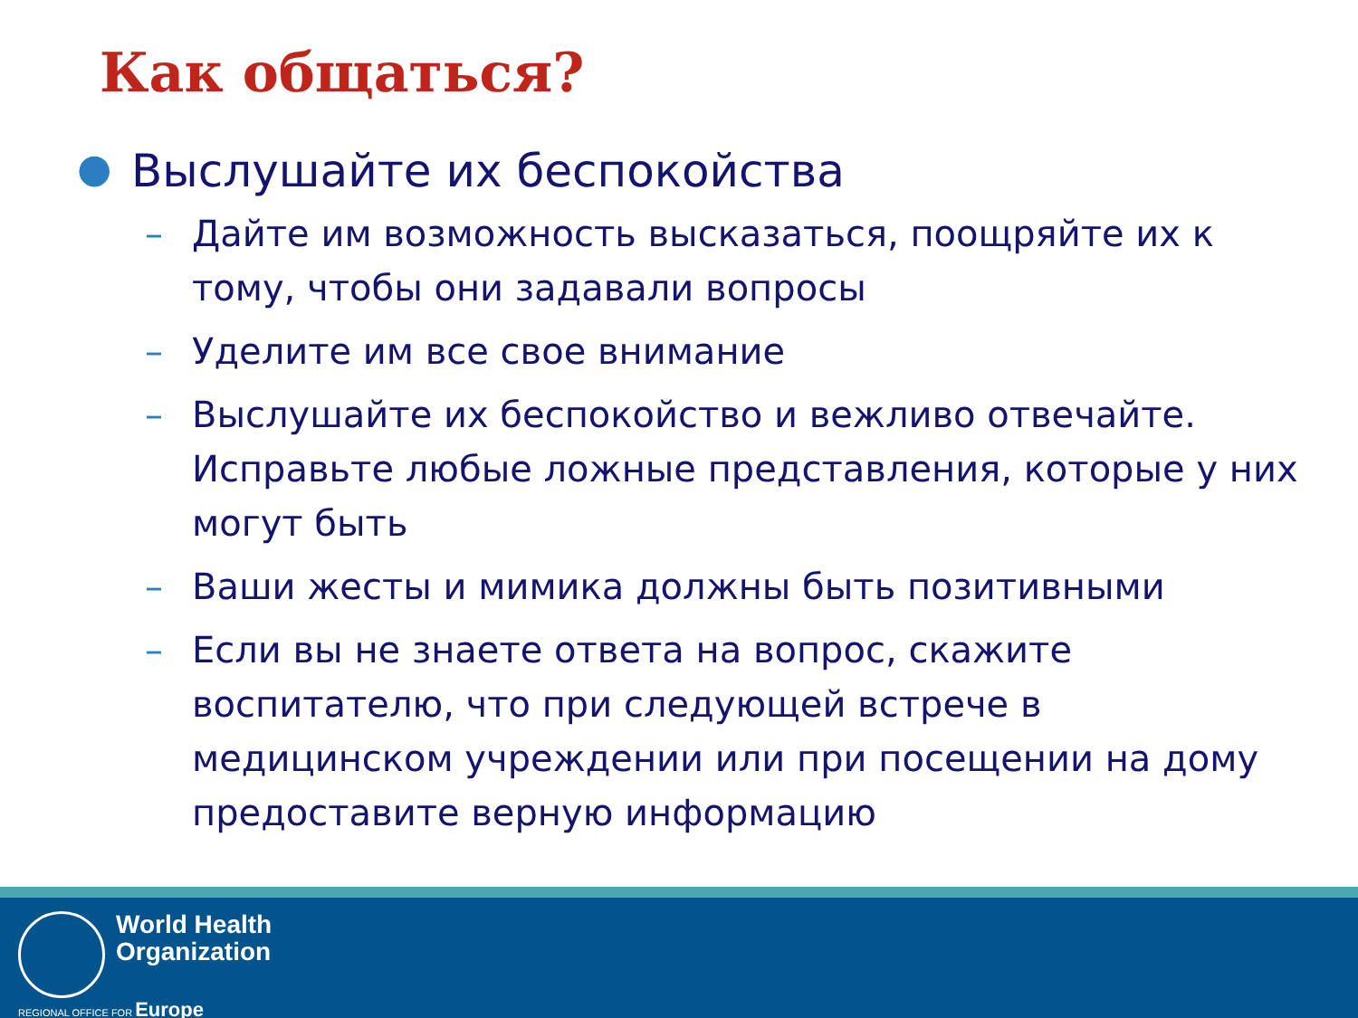Как общаться?
● Выслушайте их беспокойства
– Дайте им возможность высказаться, поощряйте их к тому, чтобы они задавали вопросы
– Уделите им все свое внимание
– Выслушайте их беспокойство и вежливо отвечайте. Исправьте любые ложные представления, которые у них могут быть
– Ваши жесты и мимика должны быть позитивными
– Если вы не знаете ответа на вопрос, скажите воспитателю, что при следующей встрече в медицинском учреждении или при посещении на дому предоставите верную информацию
World Health
Organization
REGIONAL OFFICE FOR Europe